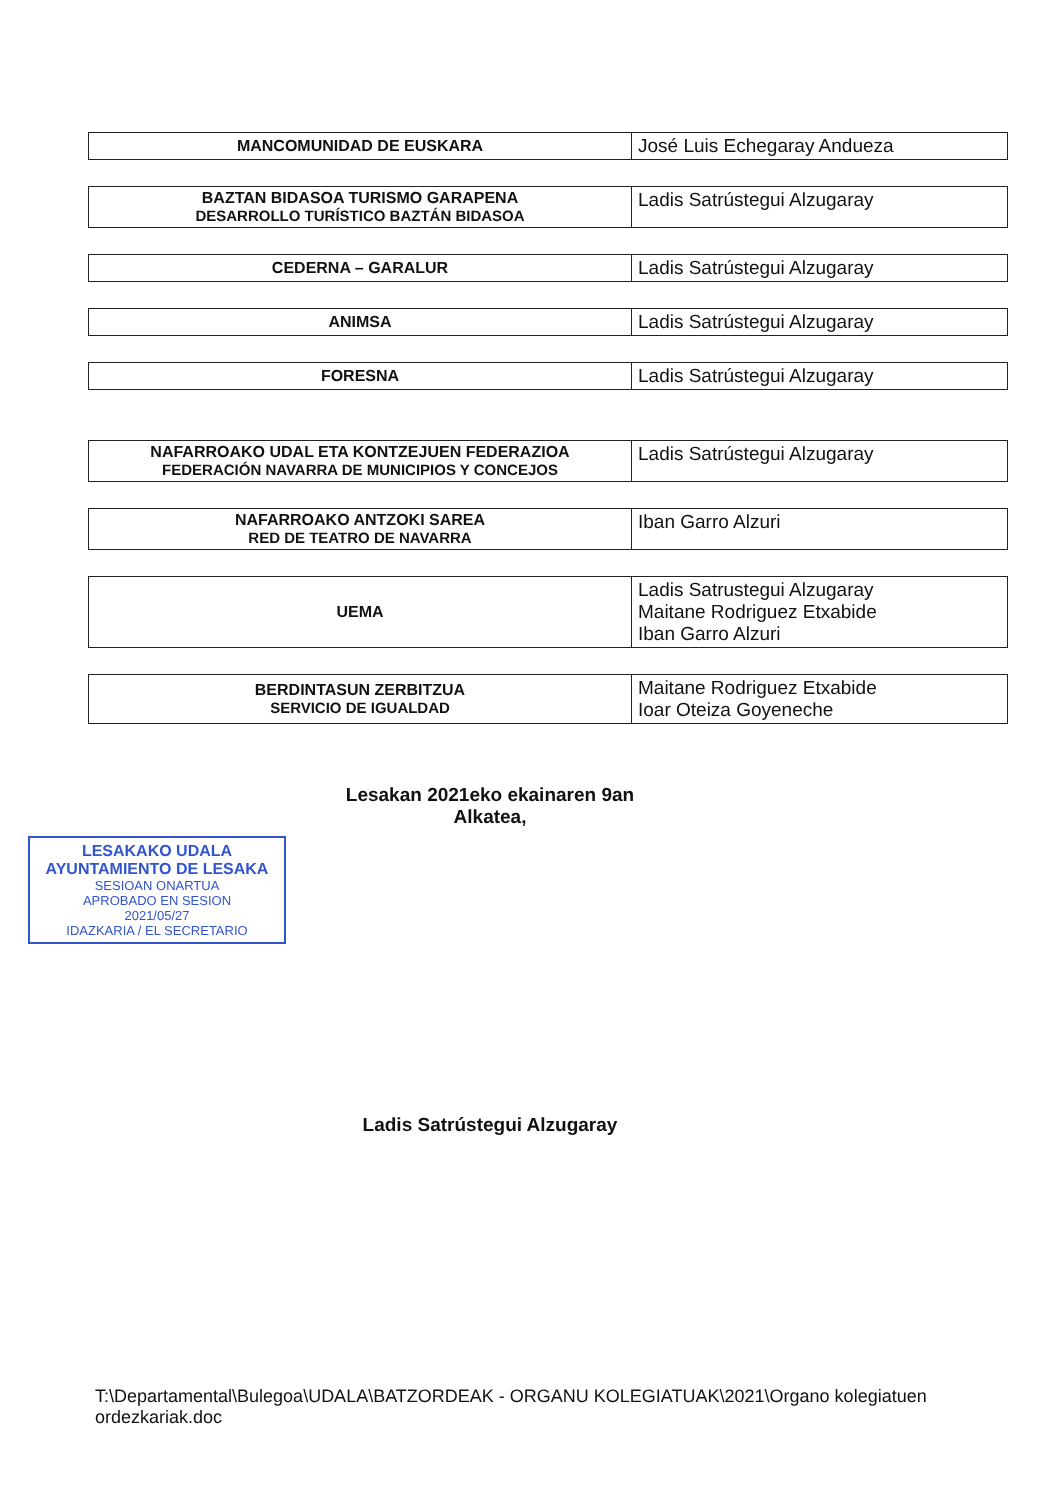| MANCOMUNIDAD DE EUSKARA | José Luis Echegaray Andueza |
| BAZTAN BIDASOA TURISMO GARAPENA DESARROLLO TURÍSTICO BAZTÁN BIDASOA | Ladis Satrústegui Alzugaray |
| CEDERNA – GARALUR | Ladis Satrústegui Alzugaray |
| ANIMSA | Ladis Satrústegui Alzugaray |
| FORESNA | Ladis Satrústegui Alzugaray |
| NAFARROAKO UDAL ETA KONTZEJUEN FEDERAZIOA FEDERACIÓN NAVARRA DE MUNICIPIOS Y CONCEJOS | Ladis Satrústegui Alzugaray |
| NAFARROAKO ANTZOKI SAREA RED DE TEATRO DE NAVARRA | Iban Garro Alzuri |
| UEMA | Ladis Satrustegui Alzugaray Maitane Rodriguez Etxabide Iban Garro Alzuri |
| BERDINTASUN ZERBITZUA SERVICIO DE IGUALDAD | Maitane Rodriguez Etxabide Ioar Oteiza Goyeneche |
Lesakan 2021eko ekainaren 9an
Alkatea,
LESAKAKO UDALA
AYUNTAMIENTO DE LESAKA
SESIOAN ONARTUA
APROBADO EN SESION
2021/05/27
IDAZKARIA / EL SECRETARIO
Ladis Satrústegui Alzugaray
T:\Departamental\Bulegoa\UDALA\BATZORDEAK - ORGANU KOLEGIATUAK\2021\Organo kolegiatuen ordezkariak.doc